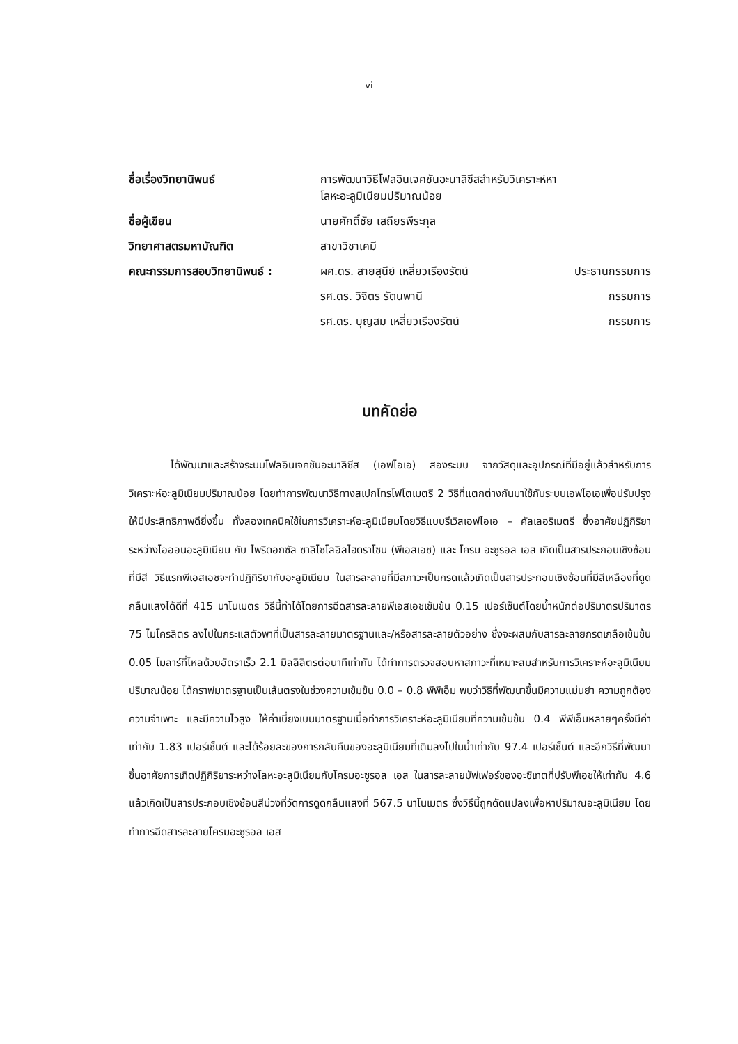vi
| ชื่อเรื่องวิทยานิพนธ์ | การพัฒนาวิธีโฟลอินเจคชันอะนาลิซีสสำหรับวิเคราะห์หา โลหะอะลูมิเนียมปริมาณน้อย | |
| ชื่อผู้เขียน | นายศักดิ์ชัย เสถียรพีระกุล | |
| วิทยาศาสตรมหาบัณฑิต | สาขาวิชาเคมี | |
| คณะกรรมการสอบวิทยานิพนธ์ : | ผศ.ดร. สายสุนีย์ เหลี่ยวเรืองรัตน์ | ประธานกรรมการ |
| | รศ.ดร. วิจิตร รัตนพานี | กรรมการ |
| | รศ.ดร. บุญสม เหลี่ยวเรืองรัตน์ | กรรมการ |
บทคัดย่อ
ได้พัฒนาและสร้างระบบโฟลอินเจคชันอะนาลิซีส (เอฟไอเอ) สองระบบ จากวัสดุและอุปกรณ์ที่มีอยู่แล้วสำหรับการวิเคราะห์อะลูมิเนียมปริมาณน้อย โดยทำการพัฒนาวิธีทางสเปกโทรโฟโตเมตรี 2 วิธีที่แตกต่างกันมาใช้กับระบบเอฟไอเอเพื่อปรับปรุงให้มีประสิทธิภาพดียิ่งขึ้น ทั้งสองเทคนิคใช้ในการวิเคราะห์อะลูมิเนียมโดยวิธีแบบรีเวิสเอฟไอเอ – คัลเลอริเมตรี ซึ่งอาศัยปฏิกิริยาระหว่างไอออนอะลูมิเนียม กับ ไพริดอกซัล ซาลิไซโลอิลไฮดราโซน (พีเอสเอช) และ โครม อะซูรอล เอส เกิดเป็นสารประกอบเชิงซ้อนที่มีสี วิธีแรกพีเอสเอชจะทำปฏิกิริยากับอะลูมิเนียม ในสารละลายที่มีสภาวะเป็นกรดแล้วเกิดเป็นสารประกอบเชิงซ้อนที่มีสีเหลืองที่ดูดกลืนแสงได้ดีที่ 415 นาโนเมตร วิธีนี้ทำได้โดยการฉีดสารละลายพีเอสเอชเข้มข้น 0.15 เปอร์เซ็นต์โดยน้ำหนักต่อปริมาตรปริมาตร 75 ไมโครลิตร ลงไปในกระแสตัวพาที่เป็นสารละลายมาตรฐานและ/หรือสารละลายตัวอย่าง ซึ่งจะผสมกับสารละลายกรดเกลือเข้มข้น 0.05 โมลาร์ที่ไหลด้วยอัตราเร็ว 2.1 มิลลิลิตรต่อนาทีเท่ากัน ได้ทำการตรวจสอบหาสภาวะที่เหมาะสมสำหรับการวิเคราะห์อะลูมิเนียมปริมาณน้อย ได้กราฟมาตรฐานเป็นเส้นตรงในช่วงความเข้มข้น 0.0 – 0.8 พีพีเอ็ม พบว่าวิธีที่พัฒนาขึ้นมีความแม่นยำ ความถูกต้อง ความจำเพาะ และมีความไวสูง ให้ค่าเบี่ยงเบนมาตรฐานเมื่อทำการวิเคราะห์อะลูมิเนียมที่ความเข้มข้น 0.4 พีพีเอ็มหลายๆครั้งมีค่าเท่ากับ 1.83 เปอร์เซ็นต์ และได้ร้อยละของการกลับคืนของอะลูมิเนียมที่เติมลงไปในน้ำเท่ากับ 97.4 เปอร์เซ็นต์ และอีกวิธีที่พัฒนาขึ้นอาศัยการเกิดปฏิกิริยาระหว่างโลหะอะลูมิเนียมกับโครมอะซูรอล เอส ในสารละลายบัฟเฟอร์ของอะซิเทตที่ปรับพีเอชให้เท่ากับ 4.6 แล้วเกิดเป็นสารประกอบเชิงซ้อนสีม่วงที่วัดการดูดกลืนแสงที่ 567.5 นาโนเมตร ซึ่งวิธีนี้ถูกดัดแปลงเพื่อหาปริมาณอะลูมิเนียม โดยทำการฉีดสารละลายโครมอะซูรอล เอส